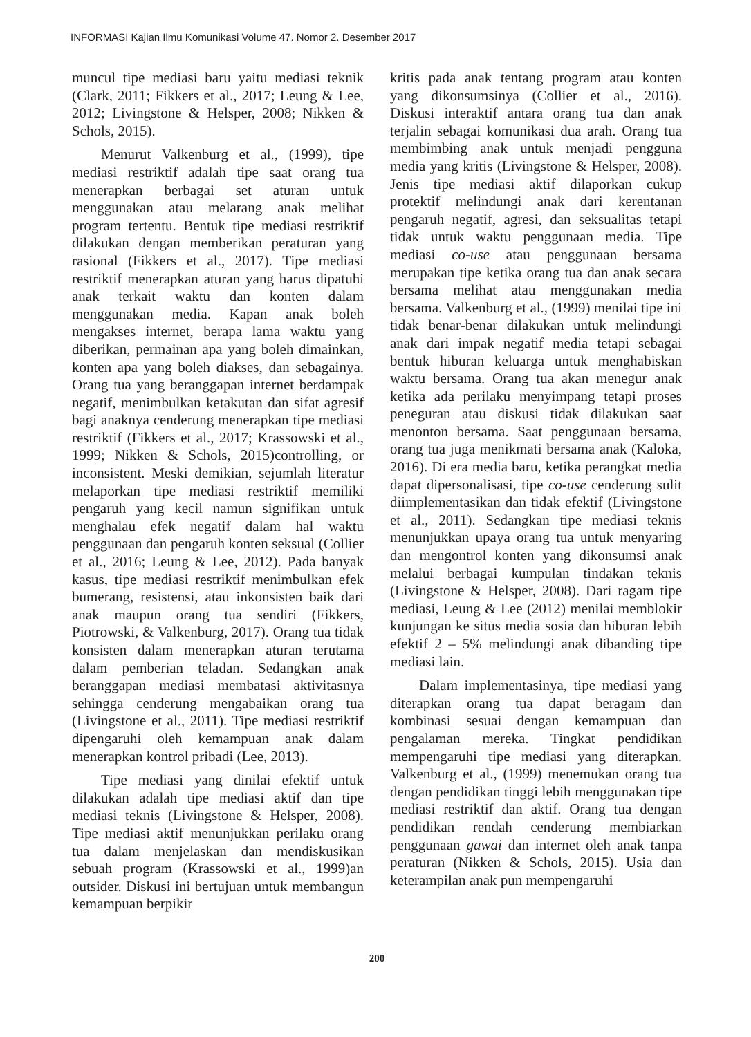INFORMASI Kajian Ilmu Komunikasi Volume 47. Nomor 2. Desember 2017
muncul tipe mediasi baru yaitu mediasi teknik (Clark, 2011; Fikkers et al., 2017; Leung & Lee, 2012; Livingstone & Helsper, 2008; Nikken & Schols, 2015).
Menurut Valkenburg et al., (1999), tipe mediasi restriktif adalah tipe saat orang tua menerapkan berbagai set aturan untuk menggunakan atau melarang anak melihat program tertentu. Bentuk tipe mediasi restriktif dilakukan dengan memberikan peraturan yang rasional (Fikkers et al., 2017). Tipe mediasi restriktif menerapkan aturan yang harus dipatuhi anak terkait waktu dan konten dalam menggunakan media. Kapan anak boleh mengakses internet, berapa lama waktu yang diberikan, permainan apa yang boleh dimainkan, konten apa yang boleh diakses, dan sebagainya. Orang tua yang beranggapan internet berdampak negatif, menimbulkan ketakutan dan sifat agresif bagi anaknya cenderung menerapkan tipe mediasi restriktif (Fikkers et al., 2017; Krassowski et al., 1999; Nikken & Schols, 2015)controlling, or inconsistent. Meski demikian, sejumlah literatur melaporkan tipe mediasi restriktif memiliki pengaruh yang kecil namun signifikan untuk menghalau efek negatif dalam hal waktu penggunaan dan pengaruh konten seksual (Collier et al., 2016; Leung & Lee, 2012). Pada banyak kasus, tipe mediasi restriktif menimbulkan efek bumerang, resistensi, atau inkonsisten baik dari anak maupun orang tua sendiri (Fikkers, Piotrowski, & Valkenburg, 2017). Orang tua tidak konsisten dalam menerapkan aturan terutama dalam pemberian teladan. Sedangkan anak beranggapan mediasi membatasi aktivitasnya sehingga cenderung mengabaikan orang tua (Livingstone et al., 2011). Tipe mediasi restriktif dipengaruhi oleh kemampuan anak dalam menerapkan kontrol pribadi (Lee, 2013).
Tipe mediasi yang dinilai efektif untuk dilakukan adalah tipe mediasi aktif dan tipe mediasi teknis (Livingstone & Helsper, 2008). Tipe mediasi aktif menunjukkan perilaku orang tua dalam menjelaskan dan mendiskusikan sebuah program (Krassowski et al., 1999)an outsider. Diskusi ini bertujuan untuk membangun kemampuan berpikir
kritis pada anak tentang program atau konten yang dikonsumsinya (Collier et al., 2016). Diskusi interaktif antara orang tua dan anak terjalin sebagai komunikasi dua arah. Orang tua membimbing anak untuk menjadi pengguna media yang kritis (Livingstone & Helsper, 2008). Jenis tipe mediasi aktif dilaporkan cukup protektif melindungi anak dari kerentanan pengaruh negatif, agresi, dan seksualitas tetapi tidak untuk waktu penggunaan media. Tipe mediasi co-use atau penggunaan bersama merupakan tipe ketika orang tua dan anak secara bersama melihat atau menggunakan media bersama. Valkenburg et al., (1999) menilai tipe ini tidak benar-benar dilakukan untuk melindungi anak dari impak negatif media tetapi sebagai bentuk hiburan keluarga untuk menghabiskan waktu bersama. Orang tua akan menegur anak ketika ada perilaku menyimpang tetapi proses peneguran atau diskusi tidak dilakukan saat menonton bersama. Saat penggunaan bersama, orang tua juga menikmati bersama anak (Kaloka, 2016). Di era media baru, ketika perangkat media dapat dipersonalisasi, tipe co-use cenderung sulit diimplementasikan dan tidak efektif (Livingstone et al., 2011). Sedangkan tipe mediasi teknis menunjukkan upaya orang tua untuk menyaring dan mengontrol konten yang dikonsumsi anak melalui berbagai kumpulan tindakan teknis (Livingstone & Helsper, 2008). Dari ragam tipe mediasi, Leung & Lee (2012) menilai memblokir kunjungan ke situs media sosia dan hiburan lebih efektif 2 – 5% melindungi anak dibanding tipe mediasi lain.
Dalam implementasinya, tipe mediasi yang diterapkan orang tua dapat beragam dan kombinasi sesuai dengan kemampuan dan pengalaman mereka. Tingkat pendidikan mempengaruhi tipe mediasi yang diterapkan. Valkenburg et al., (1999) menemukan orang tua dengan pendidikan tinggi lebih menggunakan tipe mediasi restriktif dan aktif. Orang tua dengan pendidikan rendah cenderung membiarkan penggunaan gawai dan internet oleh anak tanpa peraturan (Nikken & Schols, 2015). Usia dan keterampilan anak pun mempengaruhi
200